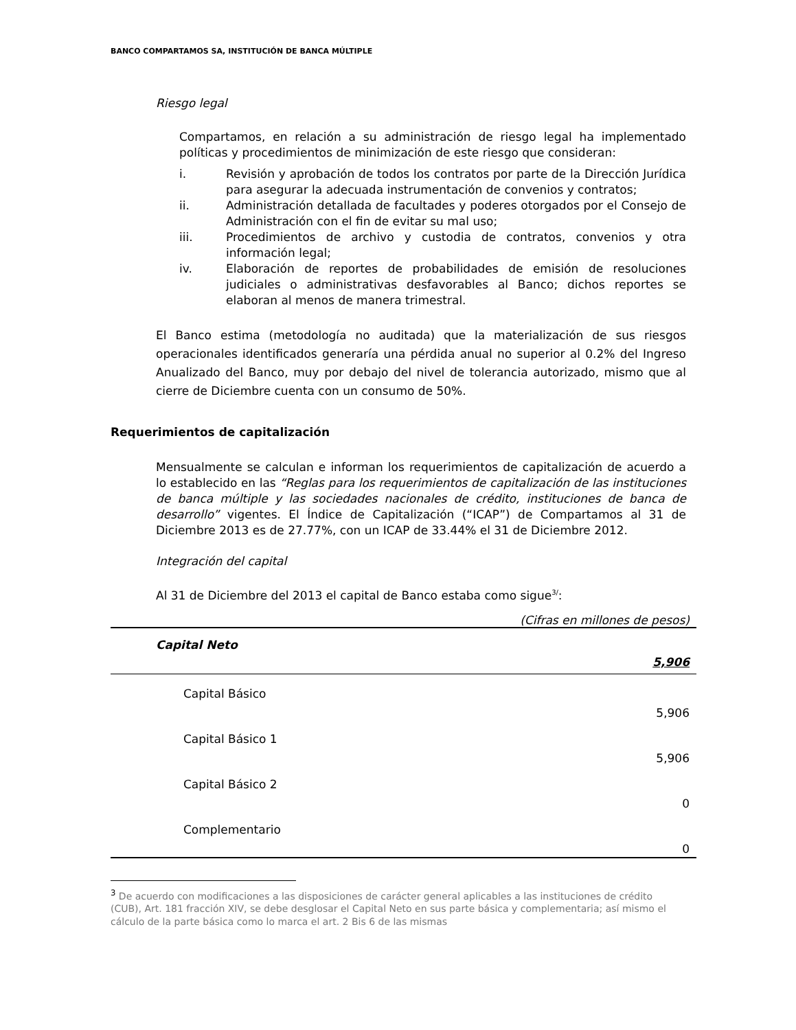BANCO COMPARTAMOS SA, INSTITUCIÓN DE BANCA MÚLTIPLE
Riesgo legal
Compartamos, en relación a su administración de riesgo legal ha implementado políticas y procedimientos de minimización de este riesgo que consideran:
i. Revisión y aprobación de todos los contratos por parte de la Dirección Jurídica para asegurar la adecuada instrumentación de convenios y contratos;
ii. Administración detallada de facultades y poderes otorgados por el Consejo de Administración con el fin de evitar su mal uso;
iii. Procedimientos de archivo y custodia de contratos, convenios y otra información legal;
iv. Elaboración de reportes de probabilidades de emisión de resoluciones judiciales o administrativas desfavorables al Banco; dichos reportes se elaboran al menos de manera trimestral.
El Banco estima (metodología no auditada) que la materialización de sus riesgos operacionales identificados generaría una pérdida anual no superior al 0.2% del Ingreso Anualizado del Banco, muy por debajo del nivel de tolerancia autorizado, mismo que al cierre de Diciembre cuenta con un consumo de 50%.
Requerimientos de capitalización
Mensualmente se calculan e informan los requerimientos de capitalización de acuerdo a lo establecido en las “Reglas para los requerimientos de capitalización de las instituciones de banca múltiple y las sociedades nacionales de crédito, instituciones de banca de desarrollo” vigentes. El Índice de Capitalización (“ICAP”) de Compartamos al 31 de Diciembre 2013 es de 27.77%, con un ICAP de 33.44% el 31 de Diciembre 2012.
Integración del capital
Al 31 de Diciembre del 2013 el capital de Banco estaba como sigue<sup>3/</sup>:
| (Cifras en millones de pesos) | |
| Capital Neto | |
| | 5,906 |
| Capital Básico | |
| | 5,906 |
| Capital Básico 1 | |
| | 5,906 |
| Capital Básico 2 | |
| | 0 |
| Complementario | |
| | 0 |
<sup>3</sup> De acuerdo con modificaciones a las disposiciones de carácter general aplicables a las instituciones de crédito (CUB), Art. 181 fracción XIV, se debe desglosar el Capital Neto en sus parte básica y complementaria; así mismo el cálculo de la parte básica como lo marca el art. 2 Bis 6 de las mismas